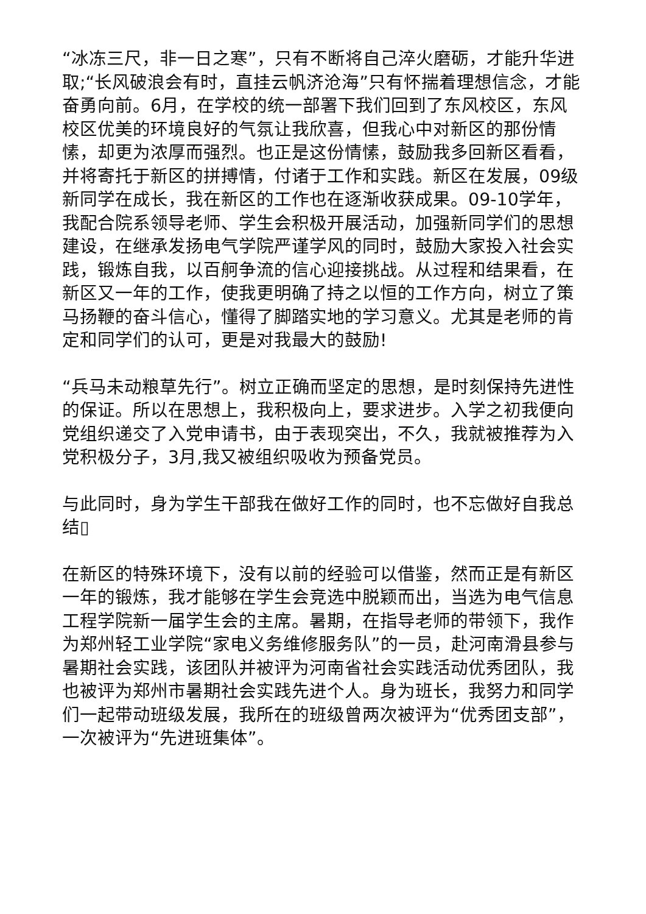“冰冻三尺，非一日之寒”，只有不断将自己淬火磨砺，才能升华进取;“长风破浪会有时，直挂云帆济沧海”只有怀揣着理想信念，才能奋勇向前。6月，在学校的统一部署下我们回到了东风校区，东风校区优美的环境良好的气氛让我欣喜，但我心中对新区的那份情愫，却更为浓厚而强烈。也正是这份情愫，鼓励我多回新区看看，并将寄托于新区的拼搏情，付诸于工作和实践。新区在发展，09级新同学在成长，我在新区的工作也在逐渐收获成果。09-10学年，我配合院系领导老师、学生会积极开展活动，加强新同学们的思想建设，在继承发扬电气学院严谨学风的同时，鼓励大家投入社会实践，锻炼自我，以百舸争流的信心迎接挑战。从过程和结果看，在新区又一年的工作，使我更明确了持之以恒的工作方向，树立了策马扬鞭的奋斗信心，懂得了脚踏实地的学习意义。尤其是老师的肯定和同学们的认可，更是对我最大的鼓励!
“兵马未动粮草先行”。树立正确而坚定的思想，是时刻保持先进性的保证。所以在思想上，我积极向上，要求进步。入学之初我便向党组织递交了入党申请书，由于表现突出，不久，我就被推荐为入党积极分子，3月,我又被组织吸收为预备党员。
与此同时，身为学生干部我在做好工作的同时，也不忘做好自我总结▯
在新区的特殊环境下，没有以前的经验可以借鉴，然而正是有新区一年的锻炼，我才能够在学生会竞选中脱颖而出，当选为电气信息工程学院新一届学生会的主席。暑期，在指导老师的带领下，我作为郑州轻工业学院“家电义务维修服务队”的一员，赴河南滑县参与暑期社会实践，该团队并被评为河南省社会实践活动优秀团队，我也被评为郑州市暑期社会实践先进个人。身为班长，我努力和同学们一起带动班级发展，我所在的班级曾两次被评为“优秀团支部”，一次被评为“先进班集体”。